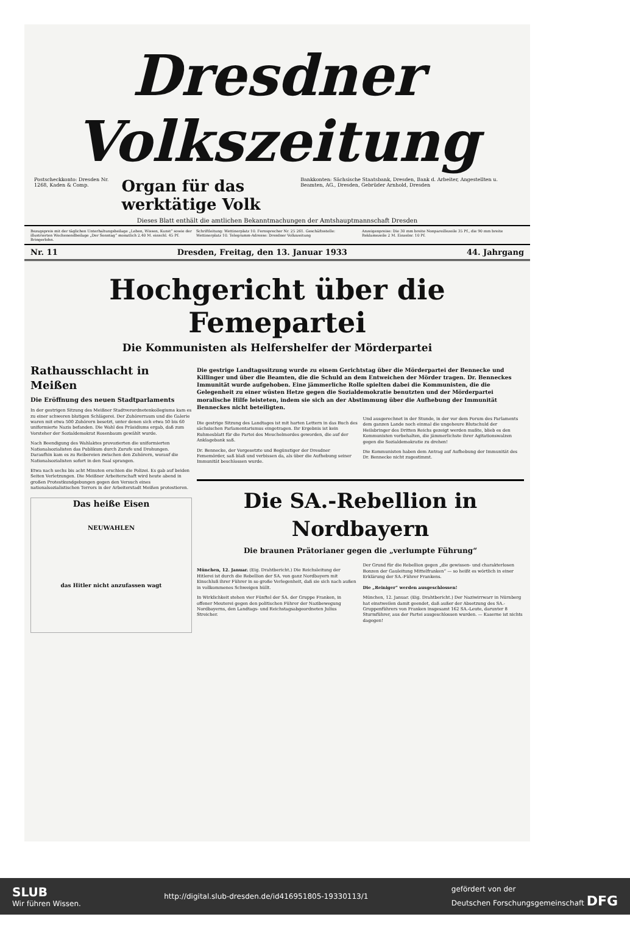Dresdner Volkszeitung
Postscheckkonto: Dresden Nr. 1268, Kaden & Comp. Organ für das werktätige Volk Bankkonten: Sächsische Staatsbank, Dresden, Bank d. Arbeiter, Angestellten u. Beamten, AG., Dresden, Gebrüder Arnhold, Dresden
Dieses Blatt enthält die amtlichen Bekanntmachungen der Amtshauptmannschaft Dresden
Bezugspreis mit der täglichen Unterhaltungsbeilage „Leben, Wissen, Kunst“ sowie der illustrierten Wochenendbeilage „Der Sonntag“ monatlich 2.40 M. einschl. 45 Pf. Bringerlohn.
Schriftleitung: Wettinerplatz 10. Fernsprecher Nr. 25 261. Geschäftsstelle: Wettinerplatz 10. Telegramm-Adresse: Dresdner Volkszeitung
Anzeigenpreise: Die 30 mm breite Nonpareillezeile 35 Pf., die 90 mm breite Reklamezeile 2 M. Einzelnr. 10 Pf.
Nr. 11 Dresden, Freitag, den 13. Januar 1933 44. Jahrgang
Hochgericht über die Femepartei
Die Kommunisten als Helfershelfer der Mörderpartei
Rathausschlacht in Meißen
Die Eröffnung des neuen Stadtparlaments
In der gestrigen Sitzung des Meißner Stadtverordnetenkollegiums kam es zu einer schweren blutigen Schlägerei. Der Zuhörerraum und die Galerie waren mit etwa 500 Zuhörern besetzt, unter denen sich etwa 50 bis 60 uniformierte Nazis befanden. Die Wahl des Präsidiums ergab, daß zum Vorsteher der Sozialdemokrat Rosenbaum gewählt wurde.
Nach Beendigung des Wahlaktes provozierten die uniformierten Nationalsozialisten das Publikum durch Zurufe und Drohungen. Daraufhin kam es zu Reibereien zwischen den Zuhörern, worauf die Nationalsozialisten sofort in den Saal sprangen.
Etwa nach sechs bis acht Minuten erschien die Polizei. Es gab auf beiden Seiten Verletzungen. Die Meißner Arbeiterschaft wird heute abend in großen Protestkundgebungen gegen den Versuch eines nationalsozialistischen Terrors in der Arbeiterstadt Meißen protestieren.
Das heiße Eisen
NEUWAHLEN
das Hitler nicht anzufassen wagt
Die gestrige Landtagssitzung wurde zu einem Gerichtstag über die Mörderpartei der Bennecke und Killinger und über die Beamten, die die Schuld an dem Entweichen der Mörder tragen. Dr. Benneckes Immunität wurde aufgehoben. Eine jämmerliche Rolle spielten dabei die Kommunisten, die die Gelegenheit zu einer wüsten Hetze gegen die Sozialdemokratie benutzten und der Mörderpartei moralische Hilfe leisteten, indem sie sich an der Abstimmung über die Aufhebung der Immunität Benneckes nicht beteiligten.
Die gestrige Sitzung des Landtages ist mit harten Lettern in das Buch des sächsischen Parlamentarismus eingetragen. Ihr Ergebnis ist kein Ruhmesblatt für die Partei des Meuchelmordes geworden, die auf der Anklagebank saß.
Dr. Bennecke, der Vorgesetzte und Begünstiger der Dresdner Fememörder, saß blaß und verbissen da, als über die Aufhebung seiner Immunität beschlossen wurde.
Und ausgerechnet in der Stunde, in der vor dem Forum des Parlaments dem ganzen Lande noch einmal die ungeheure Blutschuld der Heilsbringer des Dritten Reichs gezeigt werden mußte, blieb es den Kommunisten vorbehalten, die jämmerlichste ihrer Agitationswalzen gegen die Sozialdemokratie zu drehen!
Die Kommunisten haben dem Antrag auf Aufhebung der Immunität des Dr. Bennecke nicht zugestimmt.
Die SA.-Rebellion in Nordbayern
Die braunen Prätorianer gegen die „verlumpte Führung“
München, 12. Januar. (Eig. Drahtbericht.) Die Reichsleitung der Hitlerei ist durch die Rebellion der SA. von ganz Nordbayern mit Einschluß ihrer Führer in so große Verlegenheit, daß sie sich nach außen in vollkommenes Schweigen hüllt.
In Wirklichkeit stehen vier Fünftel der SA. der Gruppe Franken, in offener Meuterei gegen den politischen Führer der Nazibewegung Nordbayerns, den Landtags- und Reichstagsabgeordneten Julius Streicher.
Der Grund für die Rebellion gegen „die gewissen- und charakterlosen Bonzen der Gauleitung Mittelfranken“ — so heißt es wörtlich in einer Erklärung der SA.-Führer Frankens.
Die „Reiniger“ werden ausgeschlossen!
München, 12. Januar. (Eig. Drahtbericht.) Der Naziwirrwarr in Nürnberg hat einstweilen damit geendet, daß außer der Absetzung des SA.-Gruppenführers von Franken insgesamt 162 SA.-Leute, darunter 8 Sturmführer, aus der Partei ausgeschlossen wurden. — Kaserne ist nichts dagegen!
SLUB
Wir führen Wissen. http://digital.slub-dresden.de/id416951805-19330113/1 gefördert von der
Deutschen Forschungsgemeinschaft DFG